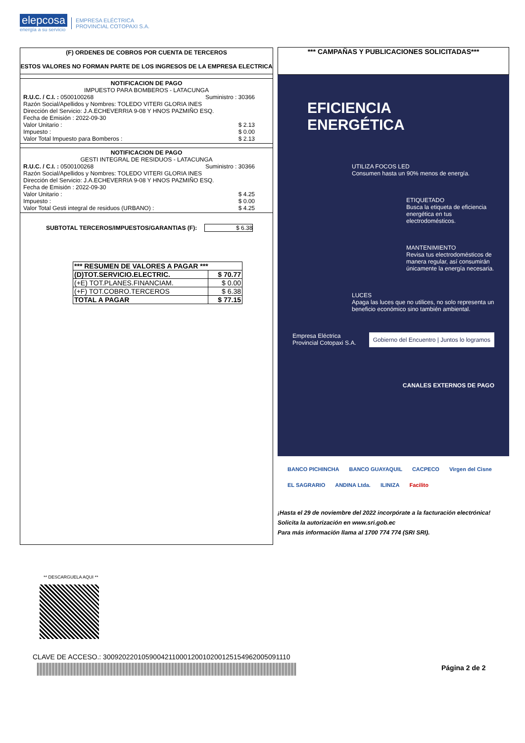elepcosa
energía a su servicio
EMPRESA ELÉCTRICA
PROVINCIAL COTOPAXI S.A.
(F) ORDENES DE COBROS POR CUENTA DE TERCEROS
ESTOS VALORES NO FORMAN PARTE DE LOS INGRESOS DE LA EMPRESA ELECTRICA
NOTIFICACION DE PAGO
IMPUESTO PARA BOMBEROS - LATACUNGA
R.U.C. / C.I. : 0500100268 Suministro : 30366
Razón Social/Apellidos y Nombres: TOLEDO VITERI GLORIA INES
Dirección del Servicio: J.A.ECHEVERRIA 9-08 Y HNOS PAZMIÑO ESQ.
Fecha de Emisión : 2022-09-30
Valor Unitario : $ 2.13
Impuesto : $ 0.00
Valor Total Impuesto para Bomberos : $ 2.13
NOTIFICACION DE PAGO
GESTI INTEGRAL DE RESIDUOS - LATACUNGA
R.U.C. / C.I. : 0500100268 Suministro : 30366
Razón Social/Apellidos y Nombres: TOLEDO VITERI GLORIA INES
Dirección del Servicio: J.A.ECHEVERRIA 9-08 Y HNOS PAZMIÑO ESQ.
Fecha de Emisión : 2022-09-30
Valor Unitario : $ 4.25
Impuesto : $ 0.00
Valor Total Gesti integral de residuos (URBANO) : $ 4.25
SUBTOTAL TERCEROS/IMPUESTOS/GARANTIAS (F): $ 6.38
| *** RESUMEN DE VALORES A PAGAR *** | |
| (D)TOT.SERVICIO.ELECTRIC. | $ 70.77 |
| (+E) TOT.PLANES.FINANCIAM. | $ 0.00 |
| (+F) TOT.COBRO.TERCEROS | $ 6.38 |
| TOTAL A PAGAR | $ 77.15 |
*** CAMPAÑAS Y PUBLICACIONES SOLICITADAS***
EFICIENCIA
ENERGÉTICA
UTILIZA FOCOS LED
Consumen hasta un 90% menos de energía.
ETIQUETADO
Busca la etiqueta de eficiencia energética en tus electrodomésticos.
MANTENIMIENTO
Revisa tus electrodomésticos de manera regular, así consumirán únicamente la energía necesaria.
LUCES
Apaga las luces que no utilices, no solo representa un beneficio económico sino también ambiental.
Empresa Eléctrica
Provincial Cotopaxi S.A. Gobierno del Encuentro | Juntos lo logramos
CANALES EXTERNOS DE PAGO
BANCO PICHINCHA BANCO GUAYAQUIL CACPECO Virgen del Cisne EL SAGRARIO ANDINA Ltda. ILINIZA Facilito
¡Hasta el 29 de noviembre del 2022 incorpórate a la facturación electrónica!
Solicita la autorización en www.sri.gob.ec
Para más información llama al 1700 774 774 (SRI SRI).
** DESCARGUELA AQUI **
CLAVE DE ACCESO.: 3009202201059004211000120010200125154962005091110
Página 2 de 2